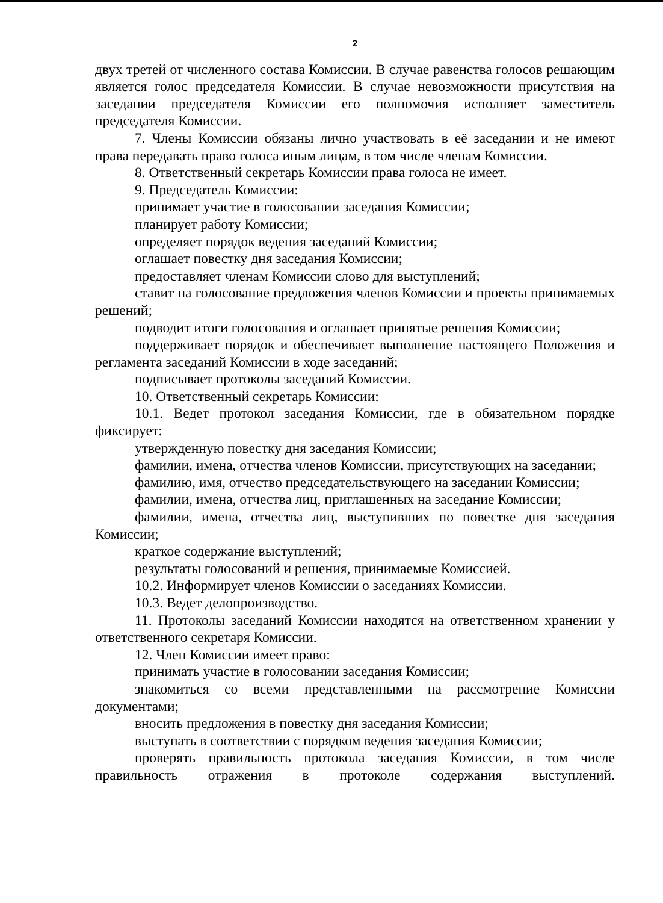2
двух третей от численного состава Комиссии. В случае равенства голосов решающим является голос председателя Комиссии. В случае невозможности присутствия на заседании председателя Комиссии его полномочия исполняет заместитель председателя Комиссии.
7. Члены Комиссии обязаны лично участвовать в её заседании и не имеют права передавать право голоса иным лицам, в том числе членам Комиссии.
8. Ответственный секретарь Комиссии права голоса не имеет.
9. Председатель Комиссии:
принимает участие в голосовании заседания Комиссии;
планирует работу Комиссии;
определяет порядок ведения заседаний Комиссии;
оглашает повестку дня заседания Комиссии;
предоставляет членам Комиссии слово для выступлений;
ставит на голосование предложения членов Комиссии и проекты принимаемых решений;
подводит итоги голосования и оглашает принятые решения Комиссии;
поддерживает порядок и обеспечивает выполнение настоящего Положения и регламента заседаний Комиссии в ходе заседаний;
подписывает протоколы заседаний Комиссии.
10. Ответственный секретарь Комиссии:
10.1. Ведет протокол заседания Комиссии, где в обязательном порядке фиксирует:
утвержденную повестку дня заседания Комиссии;
фамилии, имена, отчества членов Комиссии, присутствующих на заседании;
фамилию, имя, отчество председательствующего на заседании Комиссии;
фамилии, имена, отчества лиц, приглашенных на заседание Комиссии;
фамилии, имена, отчества лиц, выступивших по повестке дня заседания Комиссии;
краткое содержание выступлений;
результаты голосований и решения, принимаемые Комиссией.
10.2. Информирует членов Комиссии о заседаниях Комиссии.
10.3. Ведет делопроизводство.
11. Протоколы заседаний Комиссии находятся на ответственном хранении у ответственного секретаря Комиссии.
12. Член Комиссии имеет право:
принимать участие в голосовании заседания Комиссии;
знакомиться со всеми представленными на рассмотрение Комиссии документами;
вносить предложения в повестку дня заседания Комиссии;
выступать в соответствии с порядком ведения заседания Комиссии;
проверять правильность протокола заседания Комиссии, в том числе правильность отражения в протоколе содержания выступлений.